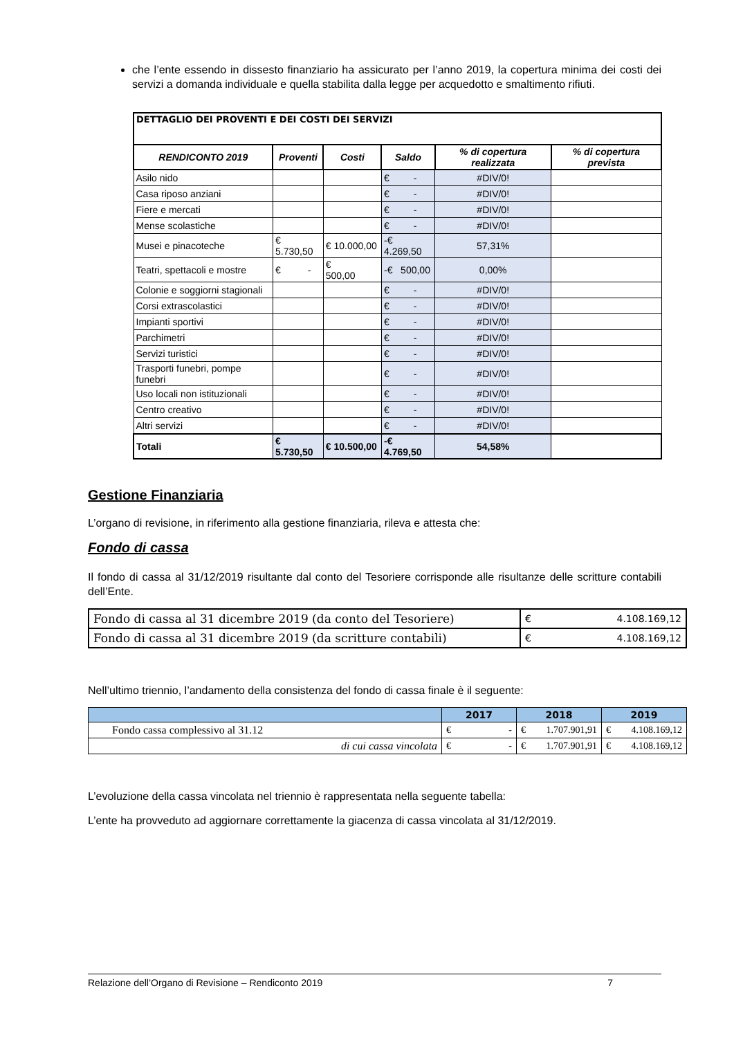che l’ente essendo in dissesto finanziario ha assicurato per l’anno 2019, la copertura minima dei costi dei servizi a domanda individuale e quella stabilita dalla legge per acquedotto e smaltimento rifiuti.
| DETTAGLIO DEI PROVENTI E DEI COSTI DEI SERVIZI | | | | | |
| RENDICONTO 2019 | Proventi | Costi | Saldo | % di copertura realizzata | % di copertura prevista |
| Asilo nido | | | € - | #DIV/0! | |
| Casa riposo anziani | | | € - | #DIV/0! | |
| Fiere e mercati | | | € - | #DIV/0! | |
| Mense scolastiche | | | € - | #DIV/0! | |
| Musei e pinacoteche | € 5.730,50 | € 10.000,00 | -€ 4.269,50 | 57,31% | |
| Teatri, spettacoli e mostre | € - | € 500,00 | -€ 500,00 | 0,00% | |
| Colonie e soggiorni stagionali | | | € - | #DIV/0! | |
| Corsi extrascolastici | | | € - | #DIV/0! | |
| Impianti sportivi | | | € - | #DIV/0! | |
| Parchimetri | | | € - | #DIV/0! | |
| Servizi turistici | | | € - | #DIV/0! | |
| Trasporti funebri, pompe funebri | | | € - | #DIV/0! | |
| Uso locali non istituzionali | | | € - | #DIV/0! | |
| Centro creativo | | | € - | #DIV/0! | |
| Altri servizi | | | € - | #DIV/0! | |
| Totali | € 5.730,50 | € 10.500,00 | -€ 4.769,50 | 54,58% | |
Gestione Finanziaria
L’organo di revisione, in riferimento alla gestione finanziaria, rileva e attesta che:
Fondo di cassa
Il fondo di cassa al 31/12/2019 risultante dal conto del Tesoriere corrisponde alle risultanze delle scritture contabili dell’Ente.
| Fondo di cassa al 31 dicembre 2019 (da conto del Tesoriere) | € 4.108.169,12 |
| Fondo di cassa al 31 dicembre 2019 (da scritture contabili) | € 4.108.169,12 |
Nell’ultimo triennio, l’andamento della consistenza del fondo di cassa finale è il seguente:
| | 2017 | 2018 | 2019 |
| --- | --- | --- | --- |
| Fondo cassa complessivo al 31.12 | € - | € 1.707.901,91 | € 4.108.169,12 |
| di cui cassa vincolata | € - | € 1.707.901,91 | € 4.108.169,12 |
L’evoluzione della cassa vincolata nel triennio è rappresentata nella seguente tabella:
L’ente ha provveduto ad aggiornare correttamente la giacenza di cassa vincolata al 31/12/2019.
Relazione dell’Organo di Revisione – Rendiconto 2019 7